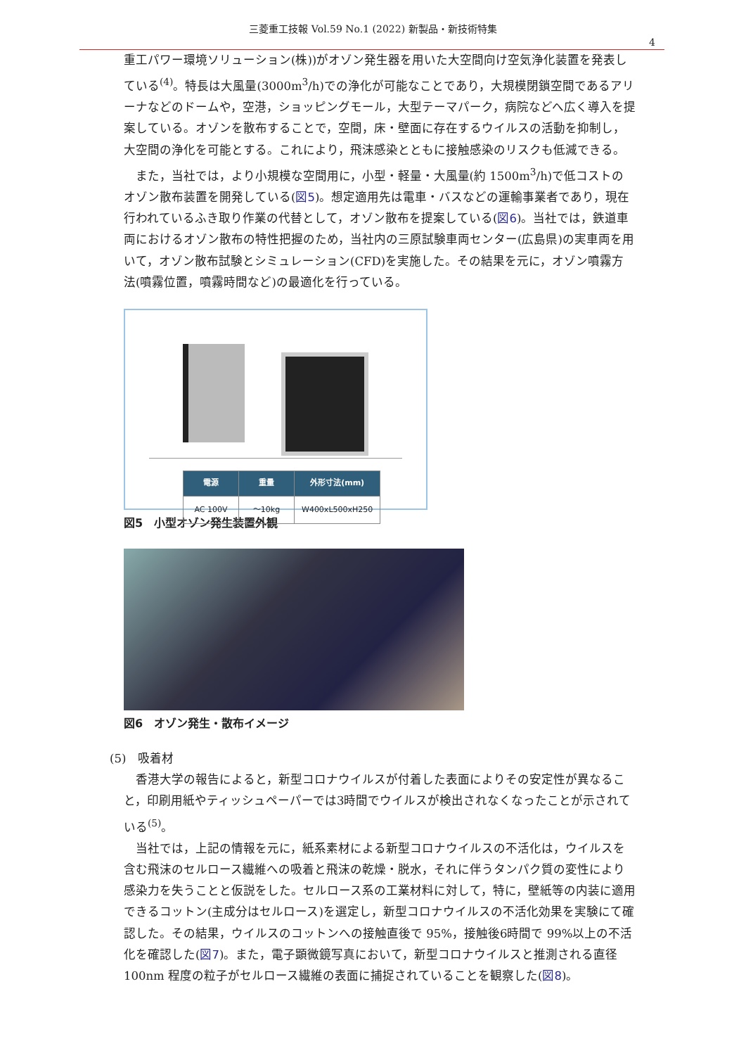三菱重工技報 Vol.59 No.1 (2022) 新製品・新技術特集
4
重工パワー環境ソリューション(株))がオゾン発生器を用いた大空間向け空気浄化装置を発表している<sup>(4)</sup>。特長は大風量(3000m<sup>3</sup>/h)での浄化が可能なことであり，大規模閉鎖空間であるアリーナなどのドームや，空港，ショッピングモール，大型テーマパーク，病院などへ広く導入を提案している。オゾンを散布することで，空間，床・壁面に存在するウイルスの活動を抑制し，大空間の浄化を可能とする。これにより，飛沫感染とともに接触感染のリスクも低減できる。
また，当社では，より小規模な空間用に，小型・軽量・大風量(約 1500m<sup>3</sup>/h)で低コストのオゾン散布装置を開発している(図5)。想定適用先は電車・バスなどの運輸事業者であり，現在行われているふき取り作業の代替として，オゾン散布を提案している(図6)。当社では，鉄道車両におけるオゾン散布の特性把握のため，当社内の三原試験車両センター(広島県)の実車両を用いて，オゾン散布試験とシミュレーション(CFD)を実施した。その結果を元に，オゾン噴霧方法(噴霧位置，噴霧時間など)の最適化を行っている。
| 電源 | 重量 | 外形寸法(mm) |
| --- | --- | --- |
| AC 100V | ～10kg | W400xL500xH250 |
図5　小型オゾン発生装置外観
図6　オゾン発生・散布イメージ
(5)　吸着材
香港大学の報告によると，新型コロナウイルスが付着した表面によりその安定性が異なること，印刷用紙やティッシュペーパーでは3時間でウイルスが検出されなくなったことが示されている<sup>(5)</sup>。
当社では，上記の情報を元に，紙系素材による新型コロナウイルスの不活化は，ウイルスを含む飛沫のセルロース繊維への吸着と飛沫の乾燥・脱水，それに伴うタンパク質の変性により感染力を失うことと仮説をした。セルロース系の工業材料に対して，特に，壁紙等の内装に適用できるコットン(主成分はセルロース)を選定し，新型コロナウイルスの不活化効果を実験にて確認した。その結果，ウイルスのコットンへの接触直後で 95%，接触後6時間で 99%以上の不活化を確認した(図7)。また，電子顕微鏡写真において，新型コロナウイルスと推測される直径100nm 程度の粒子がセルロース繊維の表面に捕捉されていることを観察した(図8)。